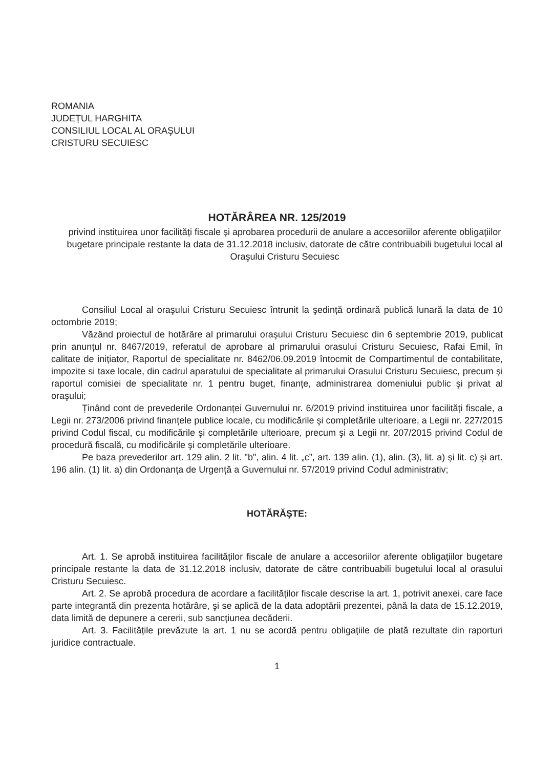ROMANIA
JUDEȚUL HARGHITA
CONSILIUL LOCAL AL ORAŞULUI
CRISTURU SECUIESC
HOTĂRÂREA NR. 125/2019
privind instituirea unor facilități fiscale şi aprobarea procedurii de anulare a accesoriilor aferente obligațiilor bugetare principale restante la data de 31.12.2018 inclusiv, datorate de către contribuabili bugetului local al Oraşului Cristuru Secuiesc
Consiliul Local al oraşului Cristuru Secuiesc întrunit la şedință ordinară publică lunară la data de 10 octombrie 2019;
Văzând proiectul de hotărâre al primarului oraşului Cristuru Secuiesc din 6 septembrie 2019, publicat prin anunțul nr. 8467/2019, referatul de aprobare al primarului orasului Cristuru Secuiesc, Rafai Emil, în calitate de inițiator, Raportul de specialitate nr. 8462/06.09.2019 întocmit de Compartimentul de contabilitate, impozite si taxe locale, din cadrul aparatului de specialitate al primarului Orasului Cristuru Secuiesc, precum şi raportul comisiei de specialitate nr. 1 pentru buget, finanțe, administrarea domeniului public şi privat al oraşului;
Ținând cont de prevederile Ordonanței Guvernului nr. 6/2019 privind instituirea unor facilități fiscale, a Legii nr. 273/2006 privind finanțele publice locale, cu modificările şi completările ulterioare, a Legii nr. 227/2015 privind Codul fiscal, cu modificările şi completările ulterioare, precum şi a Legii nr. 207/2015 privind Codul de procedură fiscală, cu modificările şi completările ulterioare.
Pe baza prevederilor art. 129 alin. 2 lit. "b", alin. 4 lit. „c”, art. 139 alin. (1), alin. (3), lit. a) şi lit. c) şi art. 196 alin. (1) lit. a) din Ordonanța de Urgență a Guvernului nr. 57/2019 privind Codul administrativ;
HOTĂRĂŞTE:
Art. 1. Se aprobă instituirea facilităților fiscale de anulare a accesoriilor aferente obligațiilor bugetare principale restante la data de 31.12.2018 inclusiv, datorate de către contribuabili bugetului local al orasului Cristuru Secuiesc.
Art. 2. Se aprobă procedura de acordare a facilităților fiscale descrise la art. 1, potrivit anexei, care face parte integrantă din prezenta hotărâre, şi se aplică de la data adoptării prezentei, până la data de 15.12.2019, data limită de depunere a cererii, sub sancțiunea decăderii.
Art. 3. Facilitățile prevăzute la art. 1 nu se acordă pentru obligațiile de plată rezultate din raporturi juridice contractuale.
1